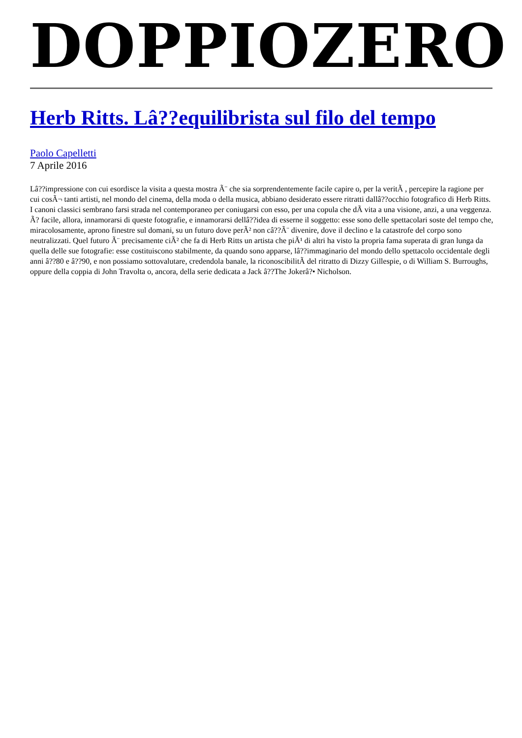DOPPIOZERO
Herb Ritts. Lâ??equilibrista sul filo del tempo
Paolo Capelletti
7 Aprile 2016
Lâ??impressione con cui esordisce la visita a questa mostra Ã¨ che sia sorprendentemente facile capire o, per la veritÃ , percepire la ragione per cui cosÃ¬ tanti artisti, nel mondo del cinema, della moda o della musica, abbiano desiderato essere ritratti dallâ??occhio fotografico di Herb Ritts. I canoni classici sembrano farsi strada nel contemporaneo per coniugarsi con esso, per una copula che dÃ vita a una visione, anzi, a una veggenza. Ã? facile, allora, innamorarsi di queste fotografie, e innamorarsi dellâ??idea di esserne il soggetto: esse sono delle spettacolari soste del tempo che, miracolosamente, aprono finestre sul domani, su un futuro dove perÃ² non câ??Ã¨ divenire, dove il declino e la catastrofe del corpo sono neutralizzati. Quel futuro Ã¨ precisamente ciÃ² che fa di Herb Ritts un artista che piÃ¹ di altri ha visto la propria fama superata di gran lunga da quella delle sue fotografie: esse costituiscono stabilmente, da quando sono apparse, lâ??immaginario del mondo dello spettacolo occidentale degli anni â??80 e â??90, e non possiamo sottovalutare, credendola banale, la riconoscibilitÃ del ritratto di Dizzy Gillespie, o di William S. Burroughs, oppure della coppia di John Travolta o, ancora, della serie dedicata a Jack â??The Jokerâ?• Nicholson.